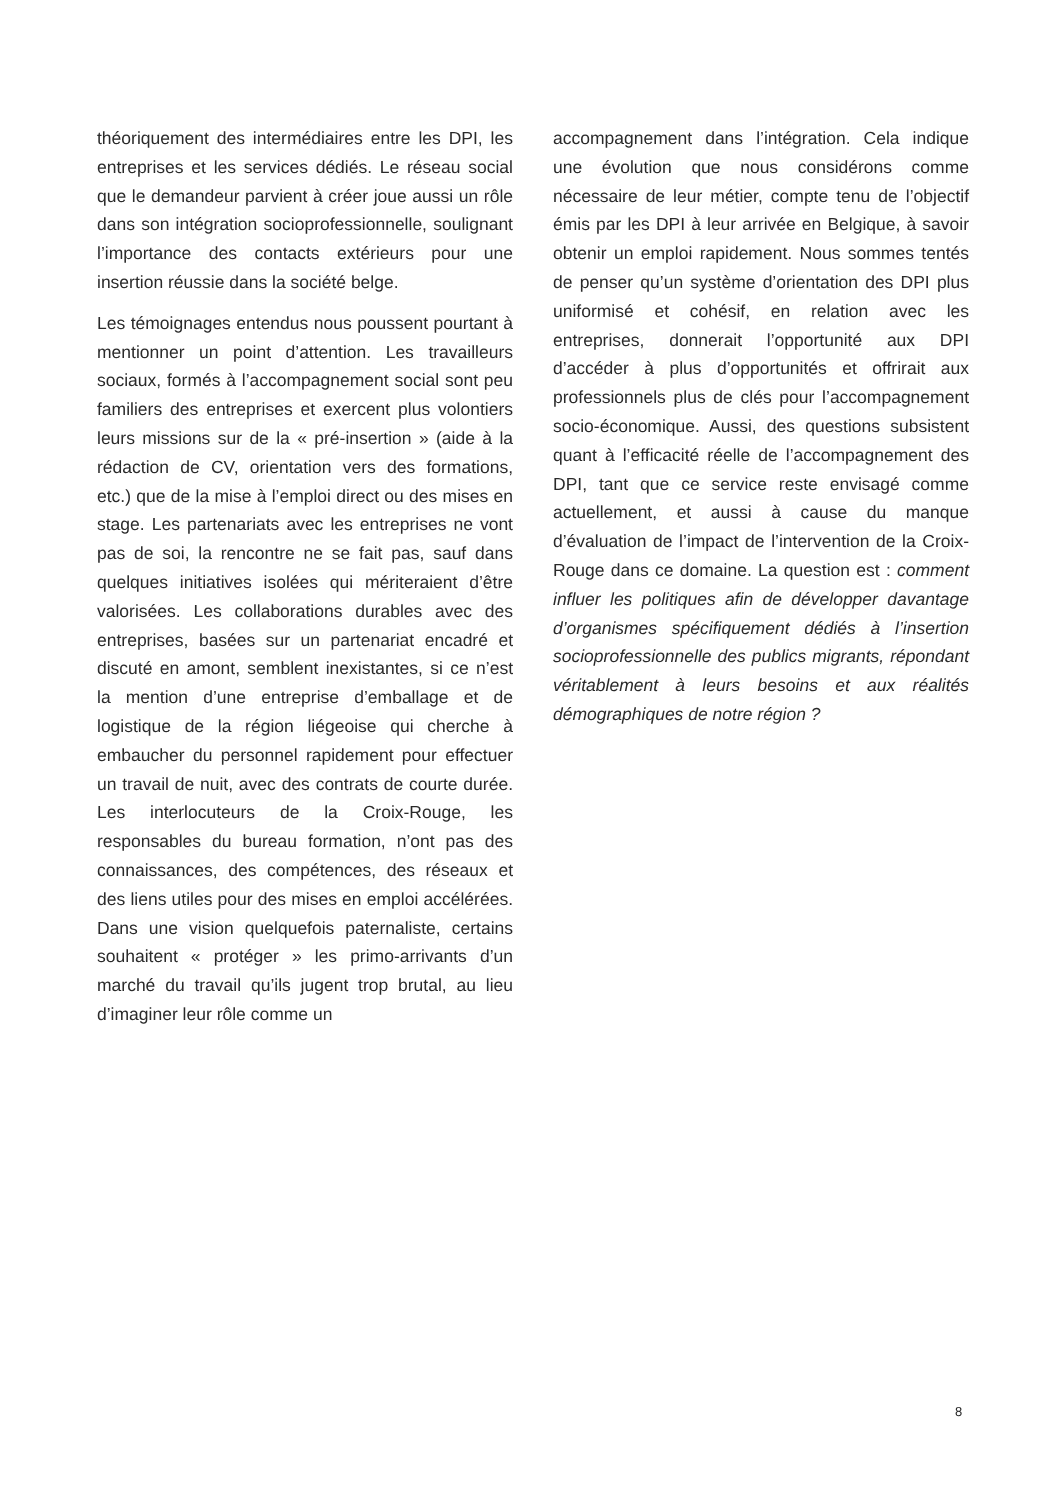théoriquement des intermédiaires entre les DPI, les entreprises et les services dédiés. Le réseau social que le demandeur parvient à créer joue aussi un rôle dans son intégration socioprofessionnelle, soulignant l’importance des contacts extérieurs pour une insertion réussie dans la société belge.
Les témoignages entendus nous poussent pourtant à mentionner un point d’attention. Les travailleurs sociaux, formés à l’accompagnement social sont peu familiers des entreprises et exercent plus volontiers leurs missions sur de la « pré-insertion » (aide à la rédaction de CV, orientation vers des formations, etc.) que de la mise à l’emploi direct ou des mises en stage. Les partenariats avec les entreprises ne vont pas de soi, la rencontre ne se fait pas, sauf dans quelques initiatives isolées qui mériteraient d’être valorisées. Les collaborations durables avec des entreprises, basées sur un partenariat encadré et discuté en amont, semblent inexistantes, si ce n’est la mention d’une entreprise d’emballage et de logistique de la région liégeoise qui cherche à embaucher du personnel rapidement pour effectuer un travail de nuit, avec des contrats de courte durée. Les interlocuteurs de la Croix-Rouge, les responsables du bureau formation, n’ont pas des connaissances, des compétences, des réseaux et des liens utiles pour des mises en emploi accélérées. Dans une vision quelquefois paternaliste, certains souhaitent « protéger » les primo-arrivants d’un marché du travail qu’ils jugent trop brutal, au lieu d’imaginer leur rôle comme un
accompagnement dans l’intégration. Cela indique une évolution que nous considérons comme nécessaire de leur métier, compte tenu de l’objectif émis par les DPI à leur arrivée en Belgique, à savoir obtenir un emploi rapidement. Nous sommes tentés de penser qu’un système d’orientation des DPI plus uniformisé et cohésif, en relation avec les entreprises, donnerait l’opportunité aux DPI d’accéder à plus d’opportunités et offrirait aux professionnels plus de clés pour l’accompagnement socio-économique. Aussi, des questions subsistent quant à l’efficacité réelle de l’accompagnement des DPI, tant que ce service reste envisagé comme actuellement, et aussi à cause du manque d’évaluation de l’impact de l’intervention de la Croix-Rouge dans ce domaine. La question est : comment influer les politiques afin de développer davantage d’organismes spécifiquement dédiés à l’insertion socioprofessionnelle des publics migrants, répondant véritablement à leurs besoins et aux réalités démographiques de notre région ?
8